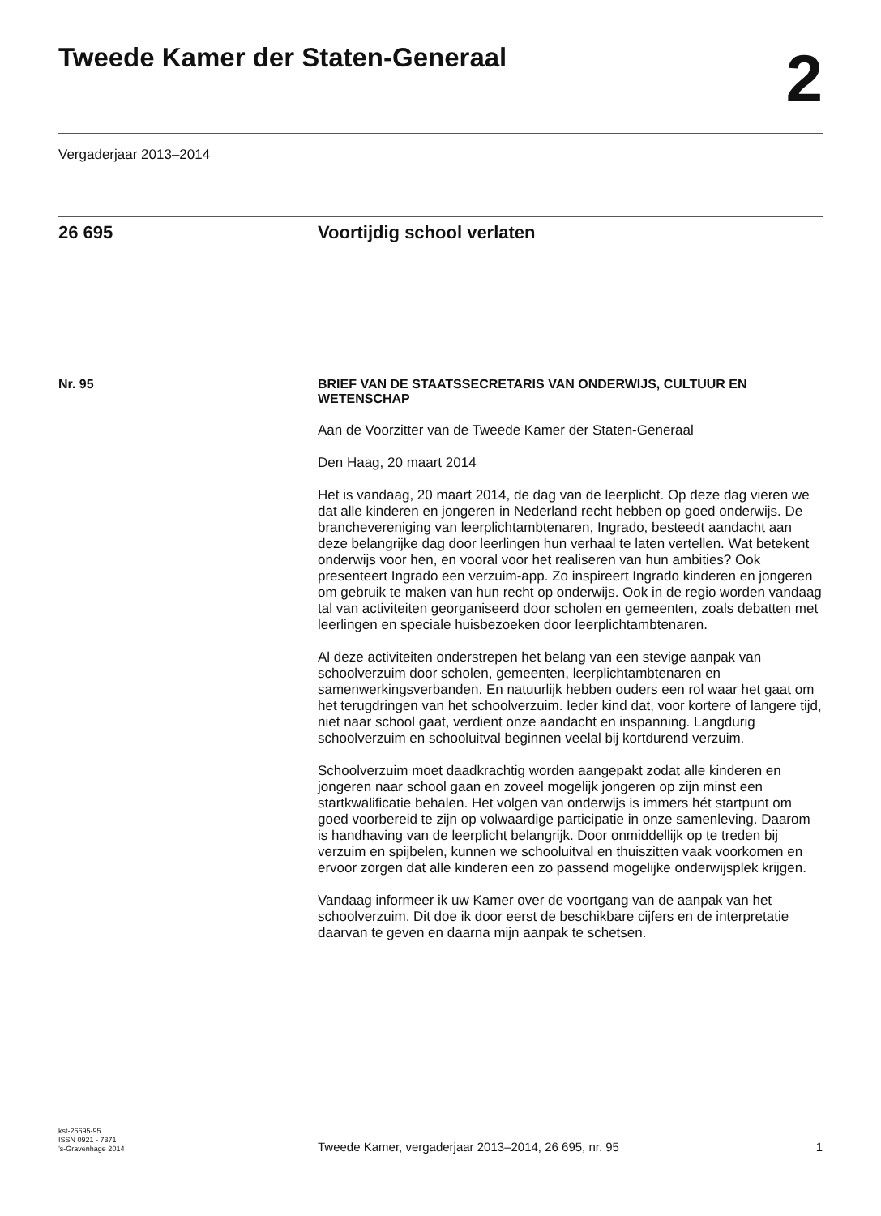Tweede Kamer der Staten-Generaal
2
Vergaderjaar 2013–2014
26 695 Voortijdig school verlaten
Nr. 95 BRIEF VAN DE STAATSSECRETARIS VAN ONDERWIJS, CULTUUR EN WETENSCHAP
Aan de Voorzitter van de Tweede Kamer der Staten-Generaal
Den Haag, 20 maart 2014
Het is vandaag, 20 maart 2014, de dag van de leerplicht. Op deze dag vieren we dat alle kinderen en jongeren in Nederland recht hebben op goed onderwijs. De branchevereniging van leerplichtambtenaren, Ingrado, besteedt aandacht aan deze belangrijke dag door leerlingen hun verhaal te laten vertellen. Wat betekent onderwijs voor hen, en vooral voor het realiseren van hun ambities? Ook presenteert Ingrado een verzuim-app. Zo inspireert Ingrado kinderen en jongeren om gebruik te maken van hun recht op onderwijs. Ook in de regio worden vandaag tal van activiteiten georganiseerd door scholen en gemeenten, zoals debatten met leerlingen en speciale huisbezoeken door leerplichtambtenaren.
Al deze activiteiten onderstrepen het belang van een stevige aanpak van schoolverzuim door scholen, gemeenten, leerplichtambtenaren en samenwerkingsverbanden. En natuurlijk hebben ouders een rol waar het gaat om het terugdringen van het schoolverzuim. Ieder kind dat, voor kortere of langere tijd, niet naar school gaat, verdient onze aandacht en inspanning. Langdurig schoolverzuim en schooluitval beginnen veelal bij kortdurend verzuim.
Schoolverzuim moet daadkrachtig worden aangepakt zodat alle kinderen en jongeren naar school gaan en zoveel mogelijk jongeren op zijn minst een startkwalificatie behalen. Het volgen van onderwijs is immers hét startpunt om goed voorbereid te zijn op volwaardige participatie in onze samenleving. Daarom is handhaving van de leerplicht belangrijk. Door onmiddellijk op te treden bij verzuim en spijbelen, kunnen we schooluitval en thuiszitten vaak voorkomen en ervoor zorgen dat alle kinderen een zo passend mogelijke onderwijsplek krijgen.
Vandaag informeer ik uw Kamer over de voortgang van de aanpak van het schoolverzuim. Dit doe ik door eerst de beschikbare cijfers en de interpretatie daarvan te geven en daarna mijn aanpak te schetsen.
kst-26695-95
ISSN 0921 - 7371
’s-Gravenhage 2014
Tweede Kamer, vergaderjaar 2013–2014, 26 695, nr. 95 1